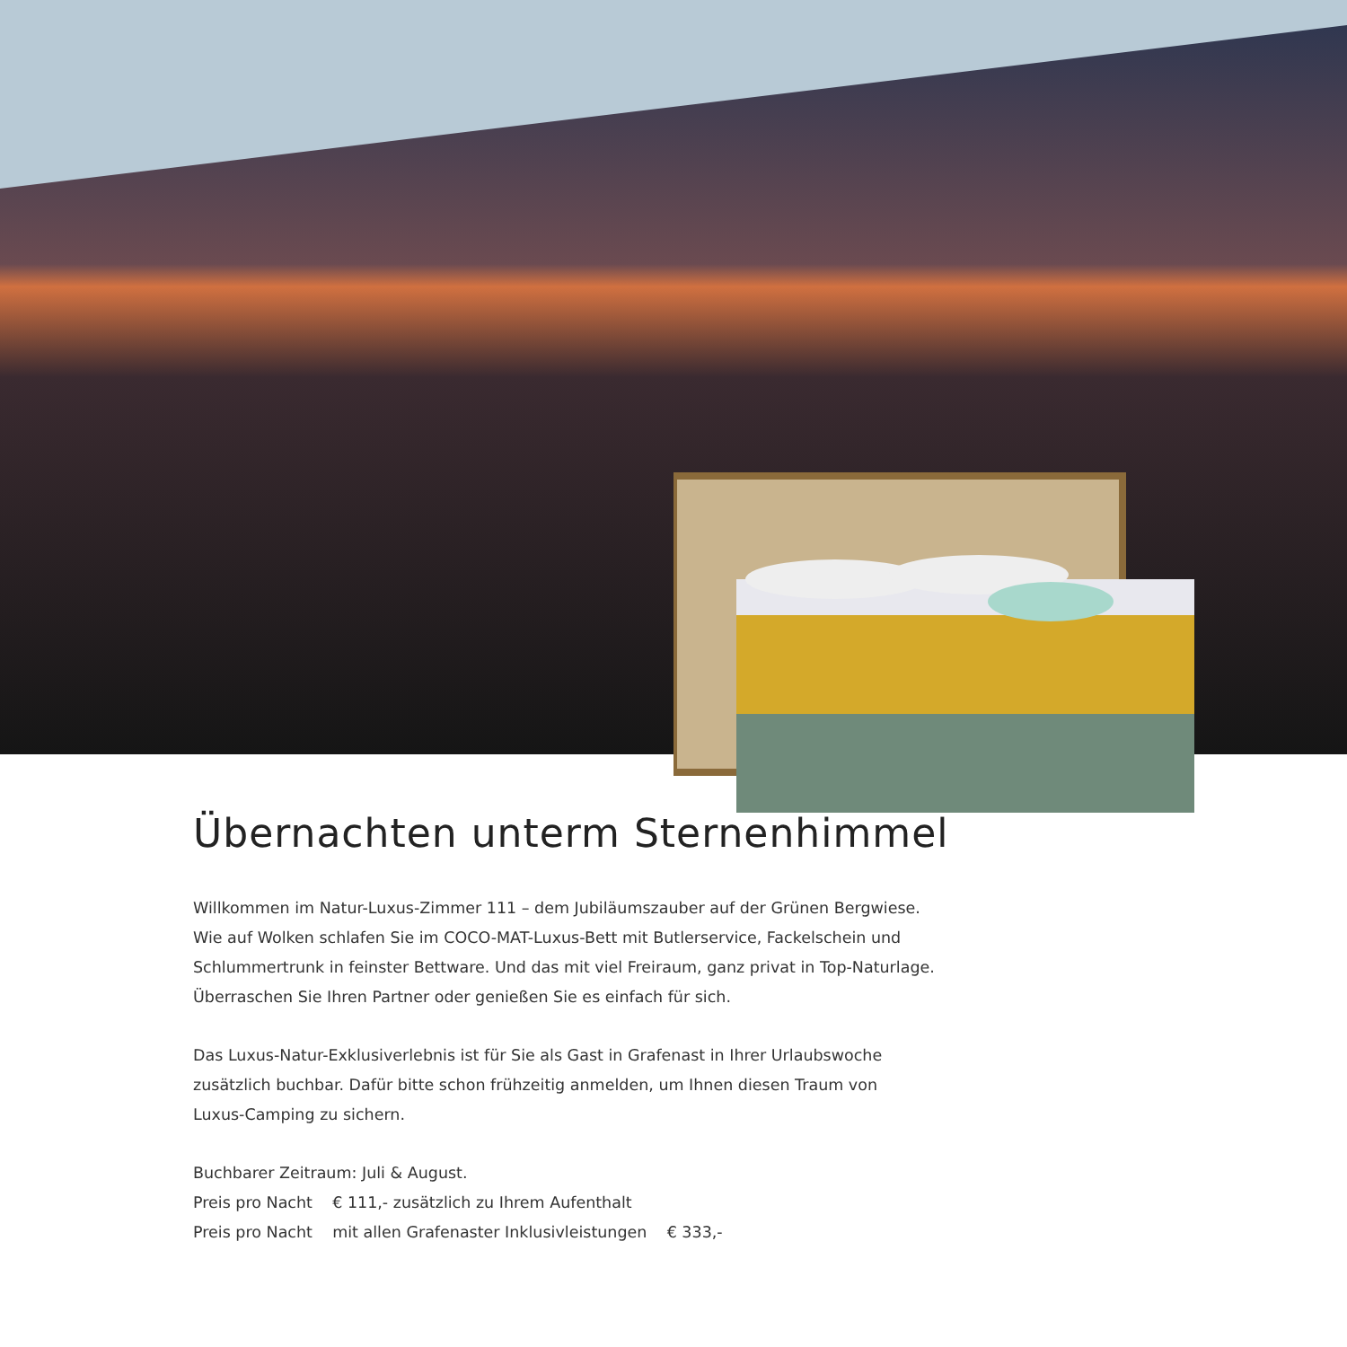Übernachten unterm Sternenhimmel
Willkommen im Natur-Luxus-Zimmer 111 – dem Jubiläumszauber auf der Grünen Bergwiese.
Wie auf Wolken schlafen Sie im COCO-MAT-Luxus-Bett mit Butlerservice, Fackelschein und
Schlummertrunk in feinster Bettware. Und das mit viel Freiraum, ganz privat in Top-Naturlage.
Überraschen Sie Ihren Partner oder genießen Sie es einfach für sich.
Das Luxus-Natur-Exklusiverlebnis ist für Sie als Gast in Grafenast in Ihrer Urlaubswoche
zusätzlich buchbar. Dafür bitte schon frühzeitig anmelden, um Ihnen diesen Traum von
Luxus-Camping zu sichern.
Buchbarer Zeitraum: Juli & August.
Preis pro Nacht € 111,- zusätzlich zu Ihrem Aufenthalt
Preis pro Nacht mit allen Grafenaster Inklusivleistungen € 333,-